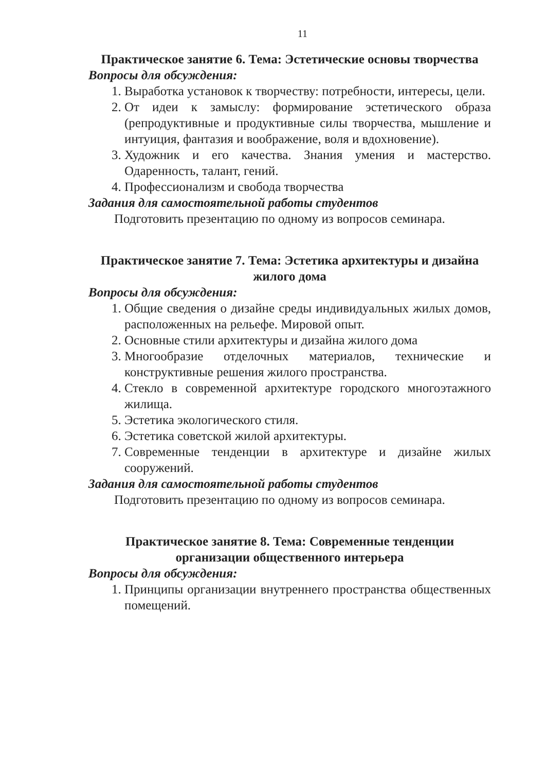11
Практическое занятие 6. Тема: Эстетические основы творчества
Вопросы для обсуждения:
1. Выработка установок к творчеству: потребности, интересы, цели.
2. От идеи к замыслу: формирование эстетического образа (репродуктивные и продуктивные силы творчества, мышление и интуиция, фантазия и воображение, воля и вдохновение).
3. Художник и его качества. Знания умения и мастерство. Одаренность, талант, гений.
4. Профессионализм и свобода творчества
Задания для самостоятельной работы студентов
Подготовить презентацию по одному из вопросов семинара.
Практическое занятие 7. Тема: Эстетика архитектуры и дизайна жилого дома
Вопросы для обсуждения:
1. Общие сведения о дизайне среды индивидуальных жилых домов, расположенных на рельефе. Мировой опыт.
2. Основные стили архитектуры и дизайна жилого дома
3. Многообразие отделочных материалов, технические и конструктивные решения жилого пространства.
4. Стекло в современной архитектуре городского многоэтажного жилища.
5. Эстетика экологического стиля.
6. Эстетика советской жилой архитектуры.
7. Современные тенденции в архитектуре и дизайне жилых сооружений.
Задания для самостоятельной работы студентов
Подготовить презентацию по одному из вопросов семинара.
Практическое занятие 8. Тема: Современные тенденции организации общественного интерьера
Вопросы для обсуждения:
1. Принципы организации внутреннего пространства общественных помещений.